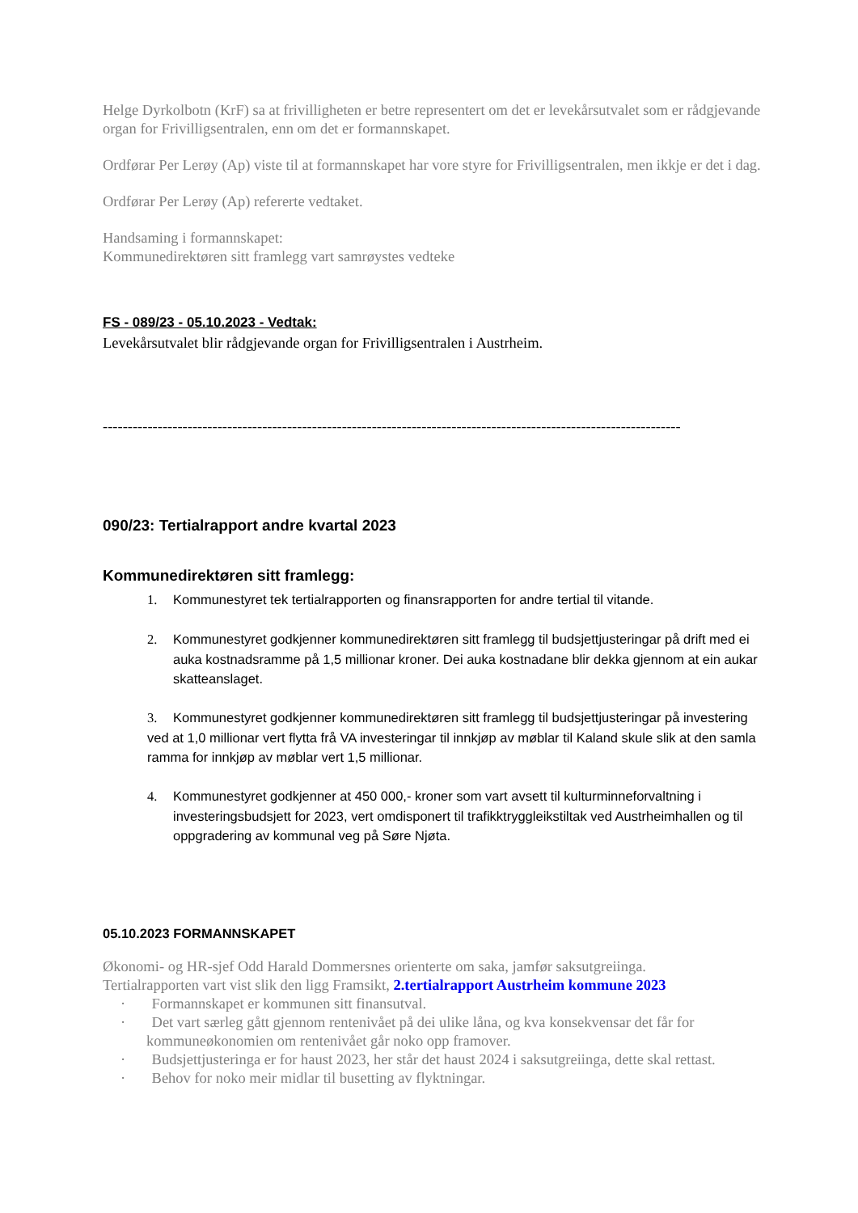Helge Dyrkolbotn (KrF) sa at frivilligheten er betre representert om det er levekårsutvalet som er rådgjevande organ for Frivilligsentralen, enn om det er formannskapet.
Ordførar Per Lerøy (Ap) viste til at formannskapet har vore styre for Frivilligsentralen, men ikkje er det i dag.
Ordførar Per Lerøy (Ap) refererte vedtaket.
Handsaming i formannskapet:
Kommunedirektøren sitt framlegg vart samrøystes vedteke
FS - 089/23 - 05.10.2023 - Vedtak:
Levekårsutvalet blir rådgjevande organ for Frivilligsentralen i Austrheim.
--------------------------------------------------------------------------------------------------------------------
090/23: Tertialrapport andre kvartal 2023
Kommunedirektøren sitt framlegg:
1. Kommunestyret tek tertialrapporten og finansrapporten for andre tertial til vitande.
2. Kommunestyret godkjenner kommunedirektøren sitt framlegg til budsjettjusteringar på drift med ei auka kostnadsramme på 1,5 millionar kroner. Dei auka kostnadane blir dekka gjennom at ein aukar skatteanslaget.
3. Kommunestyret godkjenner kommunedirektøren sitt framlegg til budsjettjusteringar på investering ved at 1,0 millionar vert flytta frå VA investeringar til innkjøp av møblar til Kaland skule slik at den samla ramma for innkjøp av møblar vert 1,5 millionar.
4. Kommunestyret godkjenner at 450 000,- kroner som vart avsett til kulturminneforvaltning i investeringsbudsjett for 2023, vert omdisponert til trafikktryggleikstiltak ved Austrheimhallen og til oppgradering av kommunal veg på Søre Njøta.
05.10.2023 FORMANNSKAPET
Økonomi- og HR-sjef Odd Harald Dommersnes orienterte om saka, jamfør saksutgreiinga.
Tertialrapporten vart vist slik den ligg Framsikt, 2.tertialrapport Austrheim kommune 2023
· Formannskapet er kommunen sitt finansutval.
· Det vart særleg gått gjennom rentenivået på dei ulike låna, og kva konsekvensar det får for kommuneøkonomien om rentenivået går noko opp framover.
· Budsjettjusteringa er for haust 2023, her står det haust 2024 i saksutgreiinga, dette skal rettast.
· Behov for noko meir midlar til busetting av flyktningar.